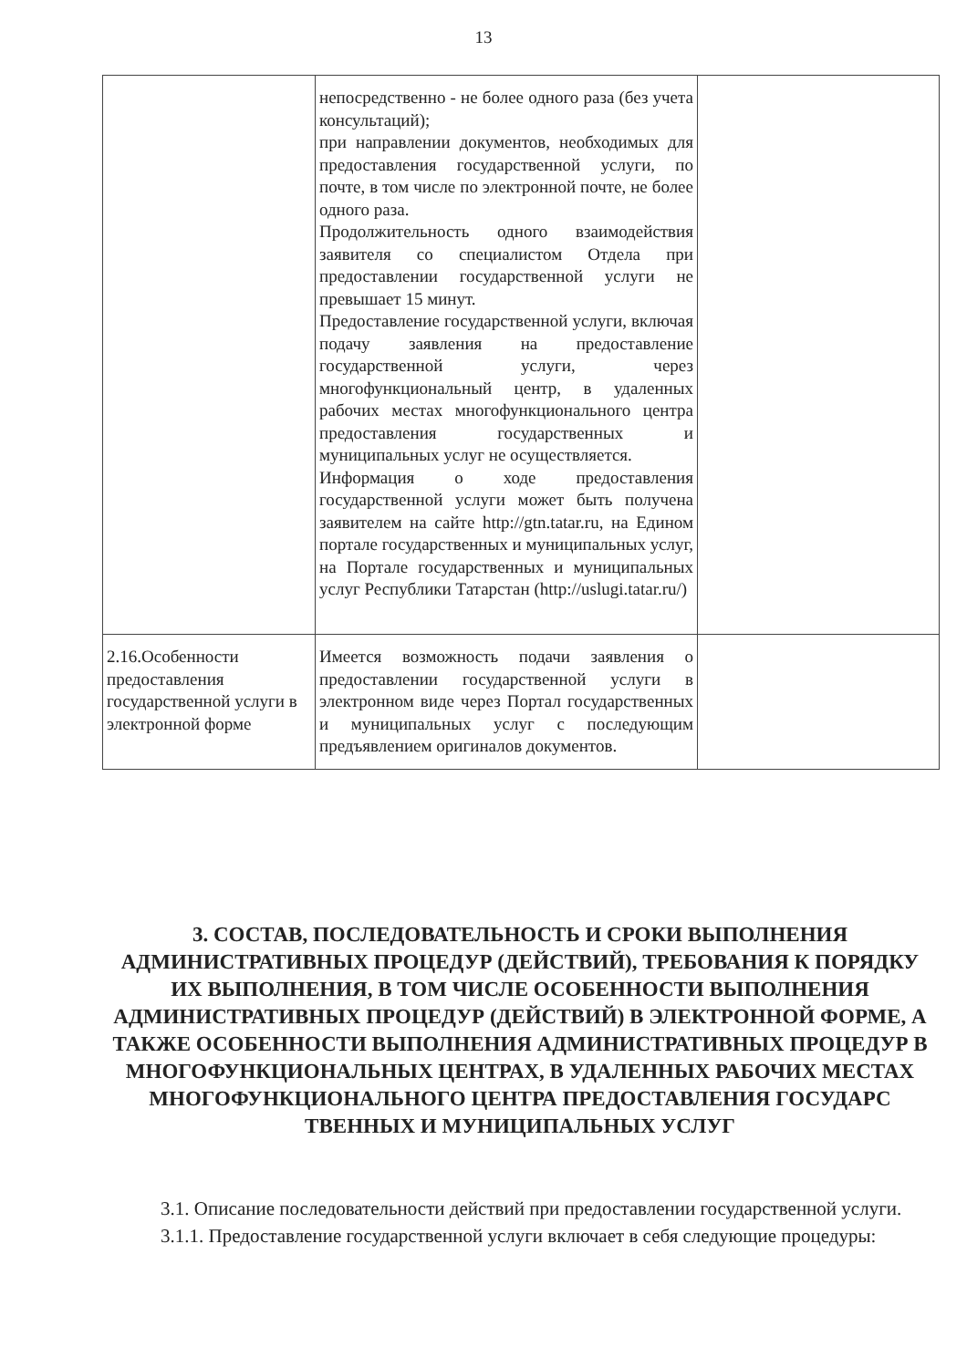13
| | непосредственно - не более одного раза (без учета консультаций); при направлении документов, необходимых для предоставления государственной услуги, по почте, в том числе по электронной почте, не более одного раза. Продолжительность одного взаимодействия заявителя со специалистом Отдела при предоставлении государственной услуги не превышает 15 минут. Предоставление государственной услуги, включая подачу заявления на предоставление государственной услуги, через многофункциональный центр, в удаленных рабочих местах многофункционального центра предоставления государственных и муниципальных услуг не осуществляется. Информация о ходе предоставления государственной услуги может быть получена заявителем на сайте http://gtn.tatar.ru, на Едином портале государственных и муниципальных услуг, на Портале государственных и муниципальных услуг Республики Татарстан (http://uslugi.tatar.ru/) | |
| 2.16.Особенности предоставления государственной услуги в электронной форме | Имеется возможность подачи заявления о предоставлении государственной услуги в электронном виде через Портал государственных и муниципальных услуг с последующим предъявлением оригиналов документов. | |
3. СОСТАВ, ПОСЛЕДОВАТЕЛЬНОСТЬ И СРОКИ ВЫПОЛНЕНИЯ АДМИНИСТРАТИВНЫХ ПРОЦЕДУР (ДЕЙСТВИЙ), ТРЕБОВАНИЯ К ПОРЯДКУ ИХ ВЫПОЛНЕНИЯ, В ТОМ ЧИСЛЕ ОСОБЕННОСТИ ВЫПОЛНЕНИЯ АДМИНИСТРАТИВНЫХ ПРОЦЕДУР (ДЕЙСТВИЙ) В ЭЛЕКТРОННОЙ ФОРМЕ, А ТАКЖЕ ОСОБЕННОСТИ ВЫПОЛНЕНИЯ АДМИНИСТРАТИВНЫХ ПРОЦЕДУР В МНОГОФУНКЦИОНАЛЬНЫХ ЦЕНТРАХ, В УДАЛЕННЫХ РАБОЧИХ МЕСТАХ МНОГОФУНКЦИОНАЛЬНОГО ЦЕНТРА ПРЕДОСТАВЛЕНИЯ ГОСУДАРС ТВЕННЫХ И МУНИЦИПАЛЬНЫХ УСЛУГ
3.1. Описание последовательности действий при предоставлении государственной услуги.
3.1.1. Предоставление государственной услуги включает в себя следующие процедуры: